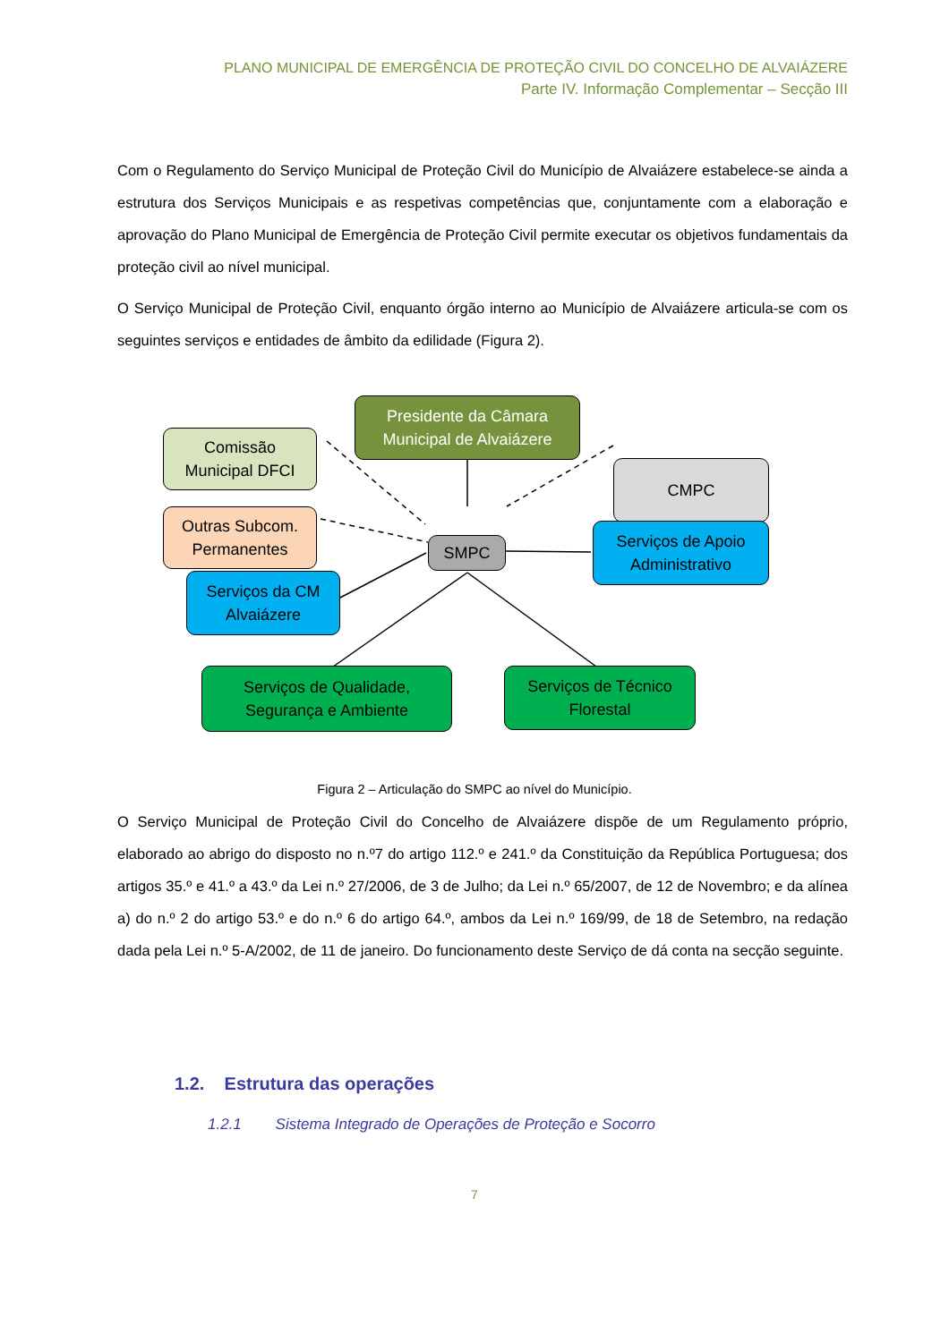PLANO MUNICIPAL DE EMERGÊNCIA DE PROTEÇÃO CIVIL DO CONCELHO DE ALVAIÁZERE
Parte IV. Informação Complementar – Secção III
Com o Regulamento do Serviço Municipal de Proteção Civil do Município de Alvaiázere estabelece-se ainda a estrutura dos Serviços Municipais e as respetivas competências que, conjuntamente com a elaboração e aprovação do Plano Municipal de Emergência de Proteção Civil permite executar os objetivos fundamentais da proteção civil ao nível municipal.
O Serviço Municipal de Proteção Civil, enquanto órgão interno ao Município de Alvaiázere articula-se com os seguintes serviços e entidades de âmbito da edilidade (Figura 2).
Presidente da Câmara
Municipal de Alvaiázere
Comissão
Municipal DFCI
Outras Subcom.
Permanentes
CMPC
SMPC
Serviços de Apoio
Administrativo
Serviços da CM
Alvaiázere
Serviços de Qualidade,
Segurança e Ambiente
Serviços de Técnico
Florestal
Figura 2 – Articulação do SMPC ao nível do Município.
O Serviço Municipal de Proteção Civil do Concelho de Alvaiázere dispõe de um Regulamento próprio, elaborado ao abrigo do disposto no n.º7 do artigo 112.º e 241.º da Constituição da República Portuguesa; dos artigos 35.º e 41.º a 43.º da Lei n.º 27/2006, de 3 de Julho; da Lei n.º 65/2007, de 12 de Novembro; e da alínea a) do n.º 2 do artigo 53.º e do n.º 6 do artigo 64.º, ambos da Lei n.º 169/99, de 18 de Setembro, na redação dada pela Lei n.º 5-A/2002, de 11 de janeiro. Do funcionamento deste Serviço de dá conta na secção seguinte.
1.2. Estrutura das operações
1.2.1 Sistema Integrado de Operações de Proteção e Socorro
7